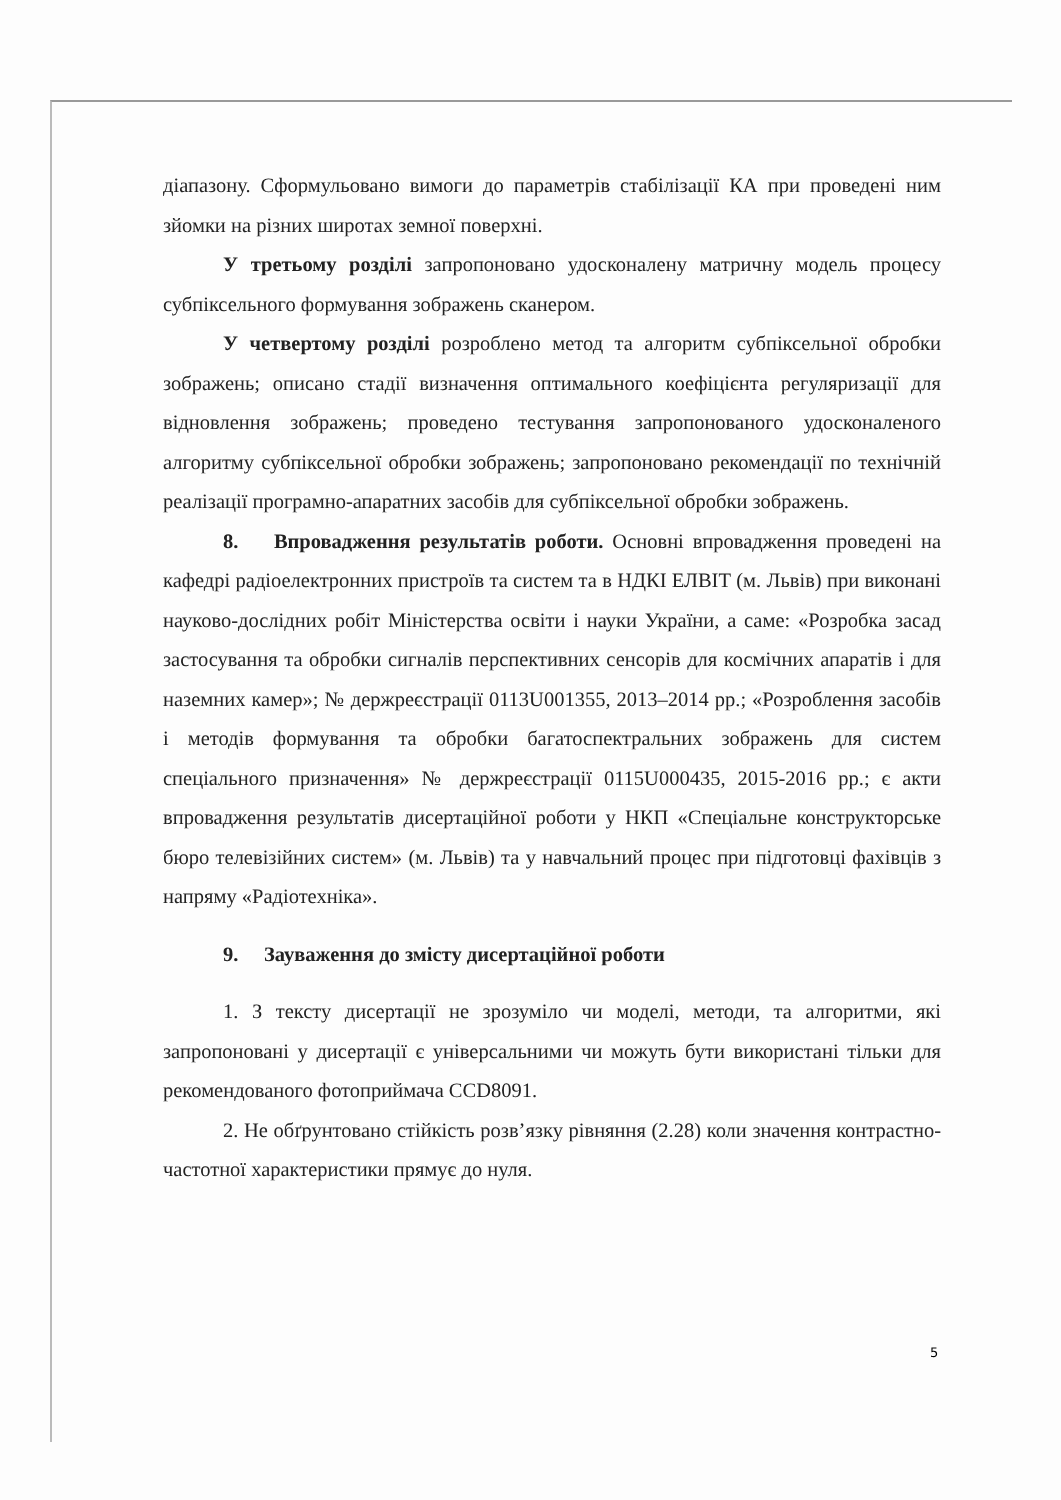діапазону. Сформульовано вимоги до параметрів стабілізації КА при проведені ним зйомки на різних широтах земної поверхні.
У третьому розділі запропоновано удосконалену матричну модель процесу субпіксельного формування зображень сканером.
У четвертому розділі розроблено метод та алгоритм субпіксельної обробки зображень; описано стадії визначення оптимального коефіцієнта регуляризації для відновлення зображень; проведено тестування запропонованого удосконаленого алгоритму субпіксельної обробки зображень; запропоновано рекомендації по технічній реалізації програмно-апаратних засобів для субпіксельної обробки зображень.
8. Впровадження результатів роботи. Основні впровадження проведені на кафедрі радіоелектронних пристроїв та систем та в НДКІ ЕЛВІТ (м. Львів) при виконані науково-дослідних робіт Міністерства освіти і науки України, а саме: «Розробка засад застосування та обробки сигналів перспективних сенсорів для космічних апаратів і для наземних камер»; № держреєстрації 0113U001355, 2013–2014 рр.; «Розроблення засобів і методів формування та обробки багатоспектральних зображень для систем спеціального призначення» № держреєстрації 0115U000435, 2015-2016 рр.; є акти впровадження результатів дисертаційної роботи у НКП «Спеціальне конструкторське бюро телевізійних систем» (м. Львів) та у навчальний процес при підготовці фахівців з напряму «Радіотехніка».
9. Зауваження до змісту дисертаційної роботи
1. З тексту дисертації не зрозуміло чи моделі, методи, та алгоритми, які запропоновані у дисертації є універсальними чи можуть бути використані тільки для рекомендованого фотоприймача CCD8091.
2. Не обґрунтовано стійкість розв’язку рівняння (2.28) коли значення контрастно-частотної характеристики прямує до нуля.
5